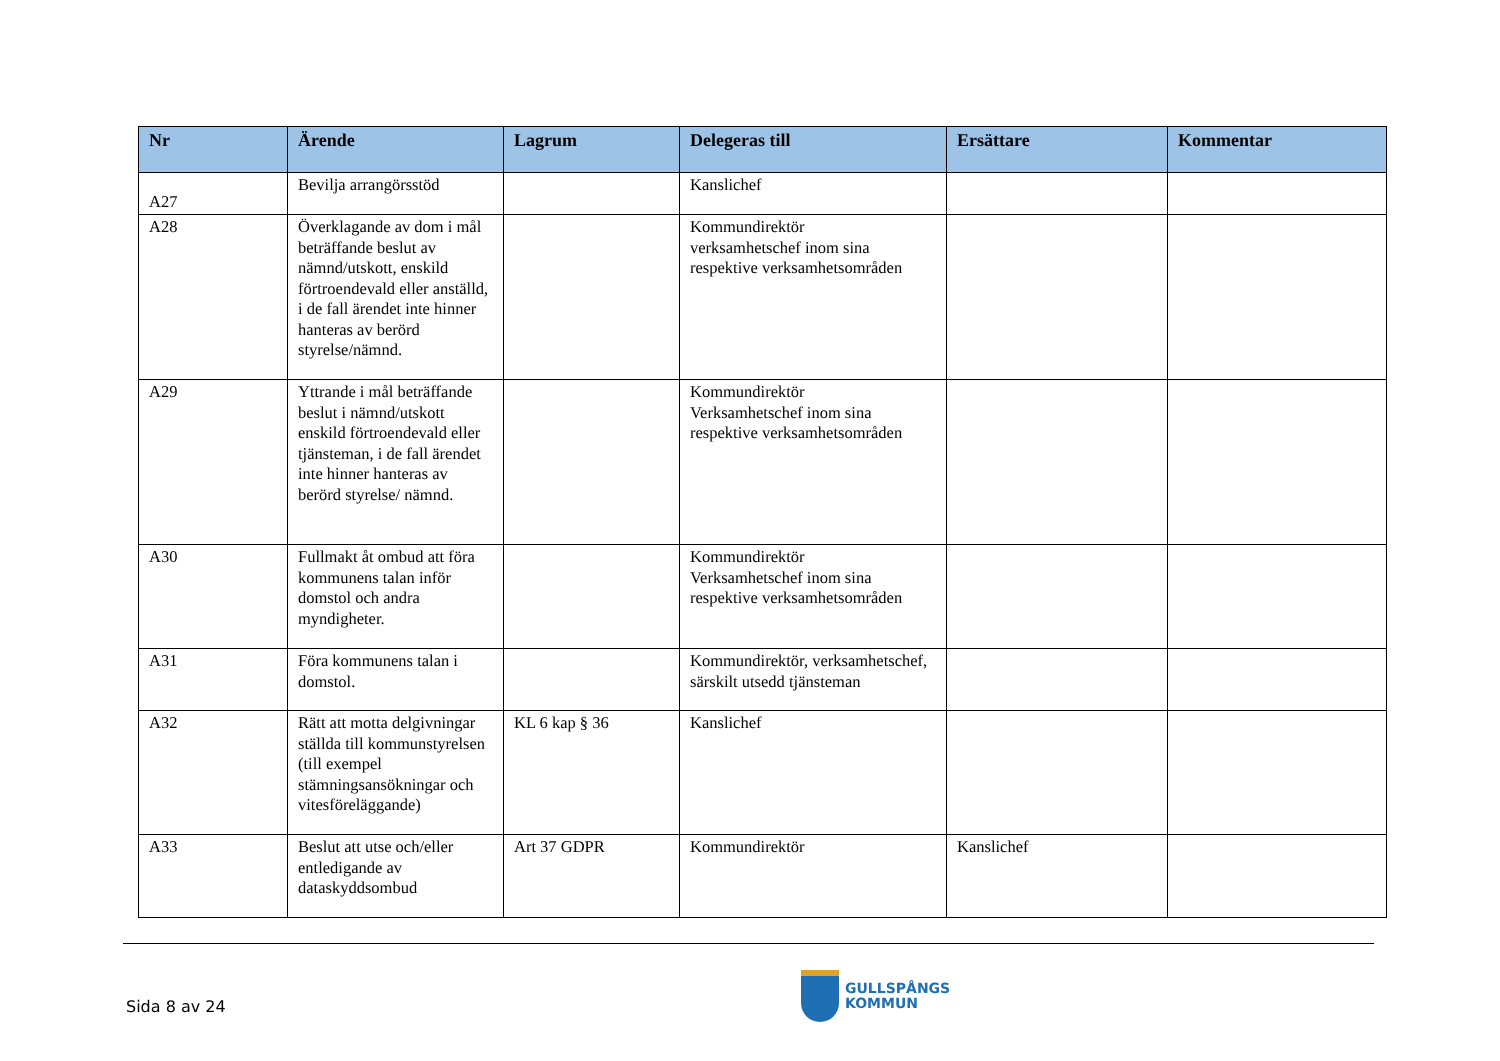| Nr | Ärende | Lagrum | Delegeras till | Ersättare | Kommentar |
| --- | --- | --- | --- | --- | --- |
| A27 | Bevilja arrangörsstöd | | Kanslichef | | |
| A28 | Överklagande av dom i mål beträffande beslut av nämnd/utskott, enskild förtroendevald eller anställd, i de fall ärendet inte hinner hanteras av berörd styrelse/nämnd. | | Kommundirektör verksamhetschef inom sina respektive verksamhetsområden | | |
| A29 | Yttrande i mål beträffande beslut i nämnd/utskott enskild förtroendevald eller tjänsteman, i de fall ärendet inte hinner hanteras av berörd styrelse/ nämnd. | | Kommundirektör Verksamhetschef inom sina respektive verksamhetsområden | | |
| A30 | Fullmakt åt ombud att föra kommunens talan inför domstol och andra myndigheter. | | Kommundirektör Verksamhetschef inom sina respektive verksamhetsområden | | |
| A31 | Föra kommunens talan i domstol. | | Kommundirektör, verksamhetschef, särskilt utsedd tjänsteman | | |
| A32 | Rätt att motta delgivningar ställda till kommunstyrelsen (till exempel stämningsansökningar och vitesföreläggande) | KL 6 kap § 36 | Kanslichef | | |
| A33 | Beslut att utse och/eller entledigande av dataskyddsombud | Art 37 GDPR | Kommundirektör | Kanslichef | |
Sida 8 av 24
GULLSPÅNGS
KOMMUN